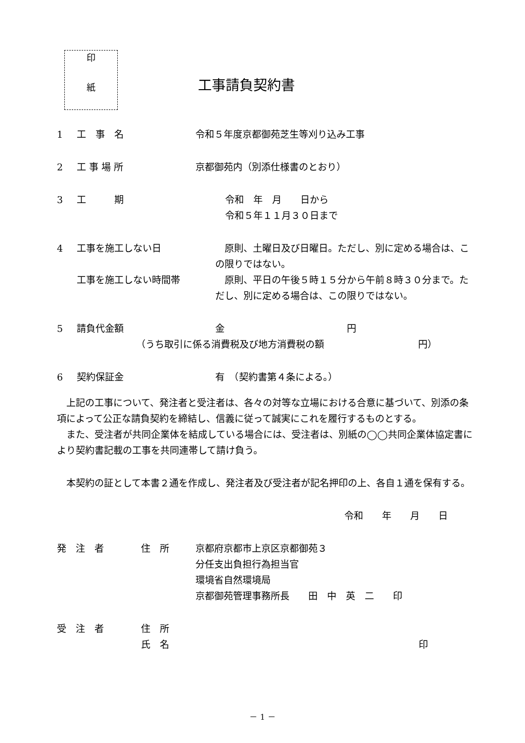印
紙
工事請負契約書
1 工　事　名 令和５年度京都御苑芝生等刈り込み工事
2 工 事 場 所 京都御苑内（別添仕様書のとおり）
3 工　　　期 令和　年　月　　日から
令和５年１１月３０日まで
4 工事を施工しない日　原則、土曜日及び日曜日。ただし、別に定める場合は、この限りではない。
工事を施工しない時間帯　原則、平日の午後５時１５分から午前８時３０分まで。ただし、別に定める場合は、この限りではない。
5 請負代金額 金　　　　　　　　　　　　　円
（うち取引に係る消費税及び地方消費税の額　　　　　　　　　　円）
6 契約保証金 有　（契約書第４条による。）
　上記の工事について、発注者と受注者は、各々の対等な立場における合意に基づいて、別添の条項によって公正な請負契約を締結し、信義に従って誠実にこれを履行するものとする。
　また、受注者が共同企業体を結成している場合には、受注者は、別紙の◯◯共同企業体協定書により契約書記載の工事を共同連帯して請け負う。
　本契約の証として本書２通を作成し、発注者及び受注者が記名押印の上、各自１通を保有する。
令和　　年　　月　　日
発　注　者 住　所 京都府京都市上京区京都御苑３
分任支出負担行為担当官
環境省自然環境局
京都御苑管理事務所長　　田　中　英　二　　印
受　注　者 住　所
氏　名 印
－ 1 －